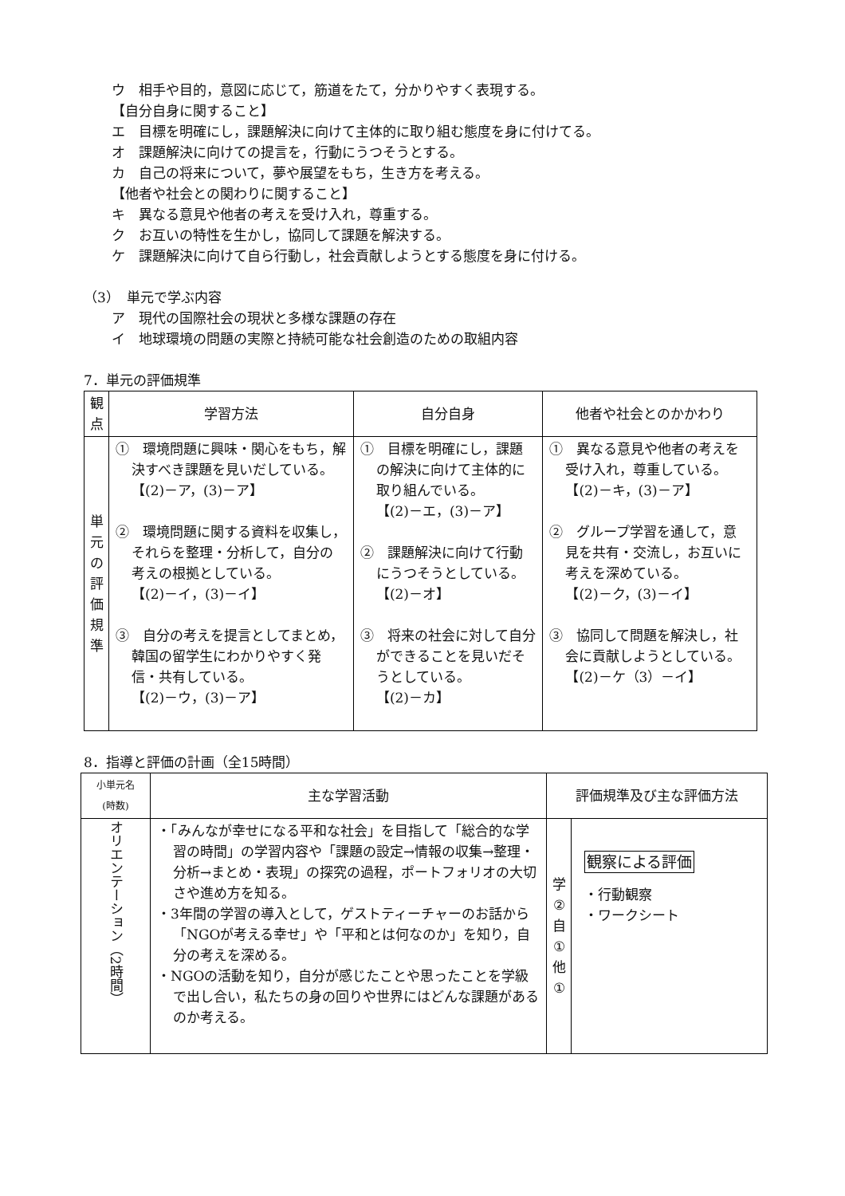ウ　相手や目的，意図に応じて，筋道をたて，分かりやすく表現する。
【自分自身に関すること】
エ　目標を明確にし，課題解決に向けて主体的に取り組む態度を身に付けてる。
オ　課題解決に向けての提言を，行動にうつそうとする。
カ　自己の将来について，夢や展望をもち，生き方を考える。
【他者や社会との関わりに関すること】
キ　異なる意見や他者の考えを受け入れ，尊重する。
ク　お互いの特性を生かし，協同して課題を解決する。
ケ　課題解決に向けて自ら行動し，社会貢献しようとする態度を身に付ける。
（3）　単元で学ぶ内容
ア　現代の国際社会の現状と多様な課題の存在
イ　地球環境の問題の実際と持続可能な社会創造のための取組内容
7．単元の評価規準
| 観 点 | 学習方法 | 自分自身 | 他者や社会とのかかわり |
| --- | --- | --- | --- |
| 単 元 の 評 価 規 準 | ① 環境問題に興味・関心をもち，解決すべき課題を見いだしている。 【(2)－ア，(3)－ア】 ② 環境問題に関する資料を収集し，それらを整理・分析して，自分の考えの根拠としている。 【(2)－イ，(3)－イ】 ③ 自分の考えを提言としてまとめ，韓国の留学生にわかりやすく発信・共有している。 【(2)－ウ，(3)－ア】 | ① 目標を明確にし，課題の解決に向けて主体的に取り組んでいる。 【(2)－エ，(3)－ア】 ② 課題解決に向けて行動にうつそうとしている。 【(2)－オ】 ③ 将来の社会に対して自分ができることを見いだそうとしている。 【(2)－カ】 | ① 異なる意見や他者の考えを受け入れ，尊重している。 【(2)－キ，(3)－ア】 ② グループ学習を通して，意見を共有・交流し，お互いに考えを深めている。 【(2)－ク，(3)－イ】 ③ 協同して問題を解決し，社会に貢献しようとしている。 【(2)－ケ（3）－イ】 |
8．指導と評価の計画（全15時間）
| 小単元名 (時数) | 主な学習活動 | 評価規準及び主な評価方法 | |
| --- | --- | --- | --- |
| オリエンテーション（2時間） | ・「みんなが幸せになる平和な社会」を目指して「総合的な学習の時間」の学習内容や「課題の設定→情報の収集→整理・分析→まとめ・表現」の探究の過程，ポートフォリオの大切さや進め方を知る。 ・3年間の学習の導入として，ゲストティーチャーのお話から「NGOが考える幸せ」や「平和とは何なのか」を知り，自分の考えを深める。 ・NGOの活動を知り，自分が感じたことや思ったことを学級で出し合い，私たちの身の回りや世界にはどんな課題があるのか考える。 | 学 ② 自 ① 他 ① | 観察による評価 ・行動観察 ・ワークシート |